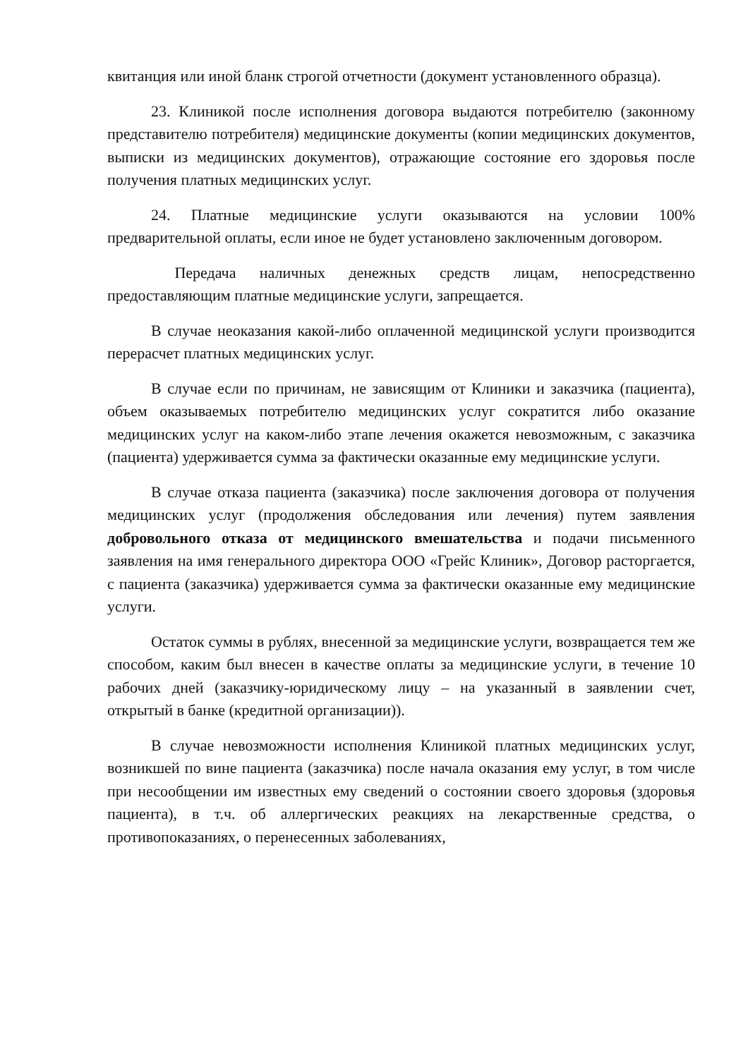квитанция или иной бланк строгой отчетности (документ установленного образца).
23. Клиникой после исполнения договора выдаются потребителю (законному представителю потребителя) медицинские документы (копии медицинских документов, выписки из медицинских документов), отражающие состояние его здоровья после получения платных медицинских услуг.
24. Платные медицинские услуги оказываются на условии 100% предварительной оплаты, если иное не будет установлено заключенным договором.
Передача наличных денежных средств лицам, непосредственно предоставляющим платные медицинские услуги, запрещается.
В случае неоказания какой-либо оплаченной медицинской услуги производится перерасчет платных медицинских услуг.
В случае если по причинам, не зависящим от Клиники и заказчика (пациента), объем оказываемых потребителю медицинских услуг сократится либо оказание медицинских услуг на каком-либо этапе лечения окажется невозможным, с заказчика (пациента) удерживается сумма за фактически оказанные ему медицинские услуги.
В случае отказа пациента (заказчика) после заключения договора от получения медицинских услуг (продолжения обследования или лечения) путем заявления добровольного отказа от медицинского вмешательства и подачи письменного заявления на имя генерального директора ООО «Грейс Клиник», Договор расторгается, с пациента (заказчика) удерживается сумма за фактически оказанные ему медицинские услуги.
Остаток суммы в рублях, внесенной за медицинские услуги, возвращается тем же способом, каким был внесен в качестве оплаты за медицинские услуги, в течение 10 рабочих дней (заказчику-юридическому лицу – на указанный в заявлении счет, открытый в банке (кредитной организации)).
В случае невозможности исполнения Клиникой платных медицинских услуг, возникшей по вине пациента (заказчика) после начала оказания ему услуг, в том числе при несообщении им известных ему сведений о состоянии своего здоровья (здоровья пациента), в т.ч. об аллергических реакциях на лекарственные средства, о противопоказаниях, о перенесенных заболеваниях,